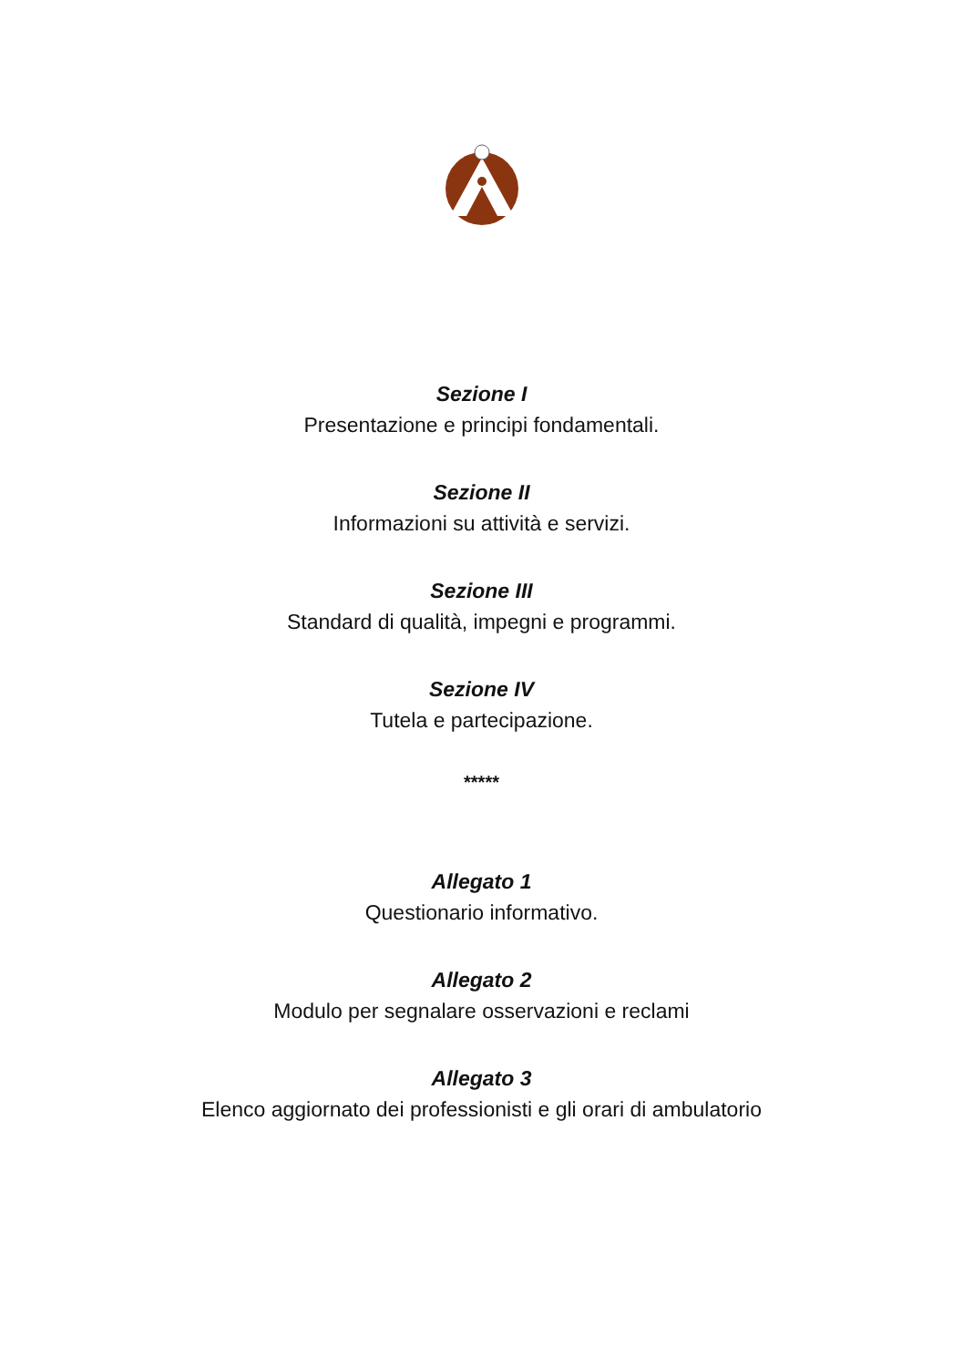Sezione I
Presentazione e principi fondamentali.
Sezione II
Informazioni su attività e servizi.
Sezione III
Standard di qualità, impegni e programmi.
Sezione IV
Tutela e partecipazione.
*****
Allegato 1
Questionario informativo.
Allegato 2
Modulo per segnalare osservazioni e reclami
Allegato 3
Elenco aggiornato dei professionisti e gli orari di ambulatorio